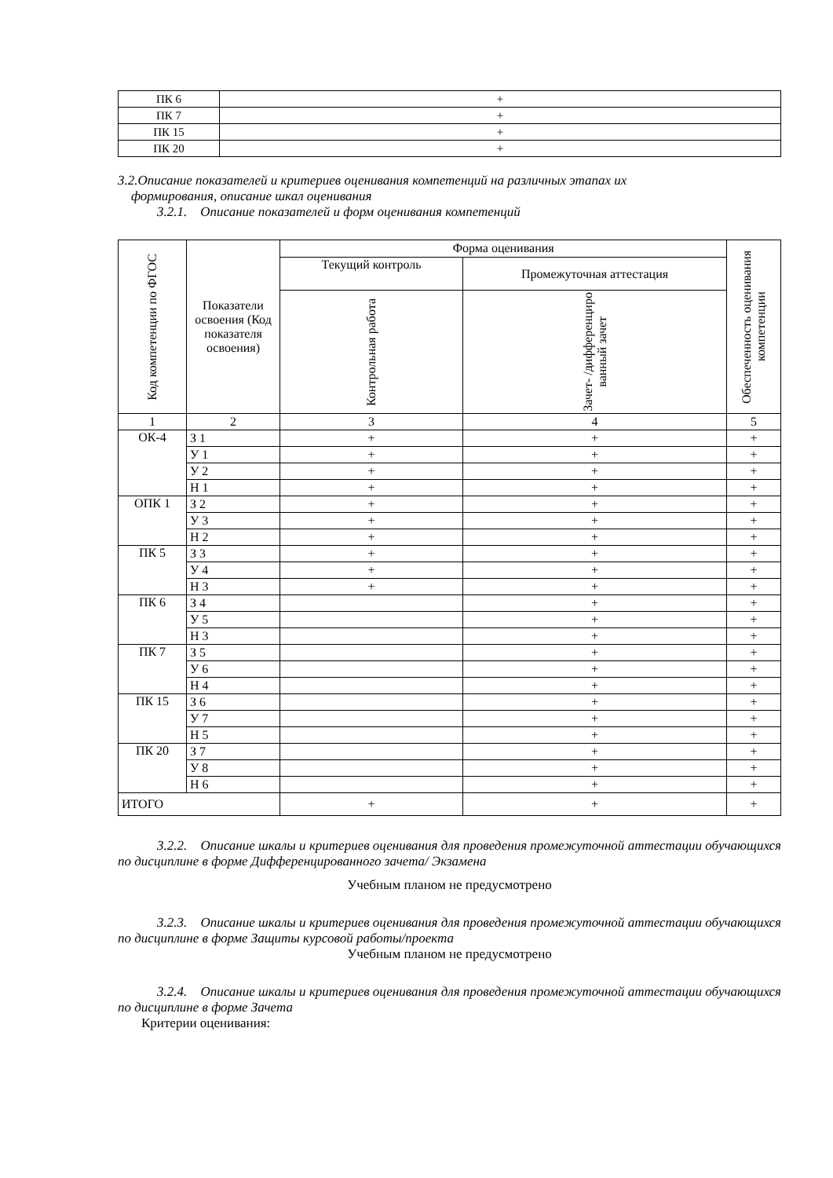| ПК 6 | + |
| ПК 7 | + |
| ПК 15 | + |
| ПК 20 | + |
3.2.Описание показателей и критериев оценивания компетенций на различных этапах их
формирования, описание шкал оценивания
3.2.1. Описание показателей и форм оценивания компетенций
| Код компетенции по ФГОС | Показатели освоения (Код показателя освоения) | Форма оценивания | | Обеспеченность оценивания компетенции |
| --- | --- | --- | --- | --- |
| | | Текущий контроль | Промежуточная аттестация | |
| | | Контрольная работа | Зачет- /дифференциро ванный зачет | |
| 1 | 2 | 3 | 4 | 5 |
| ОК-4 | З 1 | + | + | + |
| | У 1 | + | + | + |
| | У 2 | + | + | + |
| | Н 1 | + | + | + |
| ОПК 1 | З 2 | + | + | + |
| | У 3 | + | + | + |
| | Н 2 | + | + | + |
| ПК 5 | З 3 | + | + | + |
| | У 4 | + | + | + |
| | Н 3 | + | + | + |
| ПК 6 | З 4 | | + | + |
| | У 5 | | + | + |
| | Н 3 | | + | + |
| ПК 7 | З 5 | | + | + |
| | У 6 | | + | + |
| | Н 4 | | + | + |
| ПК 15 | З 6 | | + | + |
| | У 7 | | + | + |
| | Н 5 | | + | + |
| ПК 20 | З 7 | | + | + |
| | У 8 | | + | + |
| | Н 6 | | + | + |
| ИТОГО | | + | + | + |
3.2.2. Описание шкалы и критериев оценивания для проведения промежуточной аттестации обучающихся по дисциплине в форме Дифференцированного зачета/ Экзамена
Учебным планом не предусмотрено
3.2.3. Описание шкалы и критериев оценивания для проведения промежуточной аттестации обучающихся по дисциплине в форме Защиты курсовой работы/проекта
Учебным планом не предусмотрено
3.2.4. Описание шкалы и критериев оценивания для проведения промежуточной аттестации обучающихся по дисциплине в форме Зачета
Критерии оценивания: